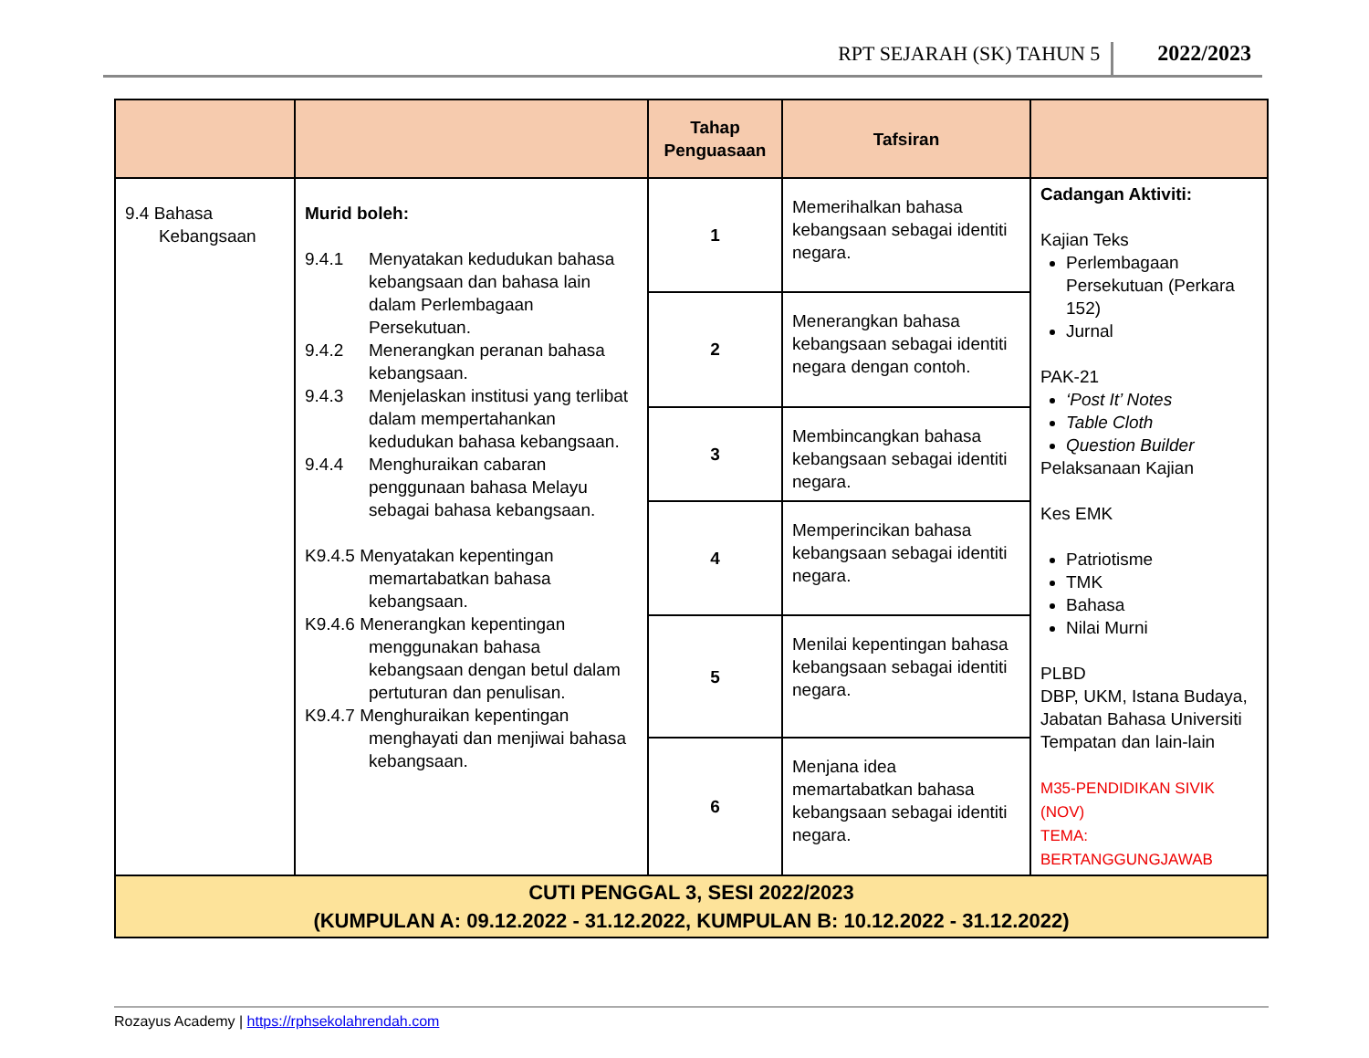RPT SEJARAH (SK) TAHUN 5 2022/2023
| | | Tahap Penguasaan | Tafsiran | |
| --- | --- | --- | --- | --- |
| 9.4 Bahasa Kebangsaan | Murid boleh: 9.4.1 Menyatakan kedudukan bahasa kebangsaan dan bahasa lain dalam Perlembagaan Persekutuan. 9.4.2 Menerangkan peranan bahasa kebangsaan. 9.4.3 Menjelaskan institusi yang terlibat dalam mempertahankan kedudukan bahasa kebangsaan. 9.4.4 Menghuraikan cabaran penggunaan bahasa Melayu sebagai bahasa kebangsaan. K9.4.5 Menyatakan kepentingan memartabatkan bahasa kebangsaan. K9.4.6 Menerangkan kepentingan menggunakan bahasa kebangsaan dengan betul dalam pertuturan dan penulisan. K9.4.7 Menghuraikan kepentingan menghayati dan menjiwai bahasa kebangsaan. | 1 | Memerihalkan bahasa kebangsaan sebagai identiti negara. | Cadangan Aktiviti: Kajian Teks Perlembagaan Persekutuan (Perkara 152) Jurnal PAK-21 ‘Post It’ Notes Table Cloth Question Builder Pelaksanaan Kajian Kes EMK Patriotisme TMK Bahasa Nilai Murni PLBD DBP, UKM, Istana Budaya, Jabatan Bahasa Universiti Tempatan dan lain-lain M35-PENDIDIKAN SIVIK (NOV) TEMA: BERTANGGUNGJAWAB |
| | | 2 | Menerangkan bahasa kebangsaan sebagai identiti negara dengan contoh. | |
| | | 3 | Membincangkan bahasa kebangsaan sebagai identiti negara. | |
| | | 4 | Memperincikan bahasa kebangsaan sebagai identiti negara. | |
| | | 5 | Menilai kepentingan bahasa kebangsaan sebagai identiti negara. | |
| | | 6 | Menjana idea memartabatkan bahasa kebangsaan sebagai identiti negara. | |
| CUTI PENGGAL 3, SESI 2022/2023 (KUMPULAN A: 09.12.2022 - 31.12.2022, KUMPULAN B: 10.12.2022 - 31.12.2022) | | | | |
Rozayus Academy | https://rphsekolahrendah.com